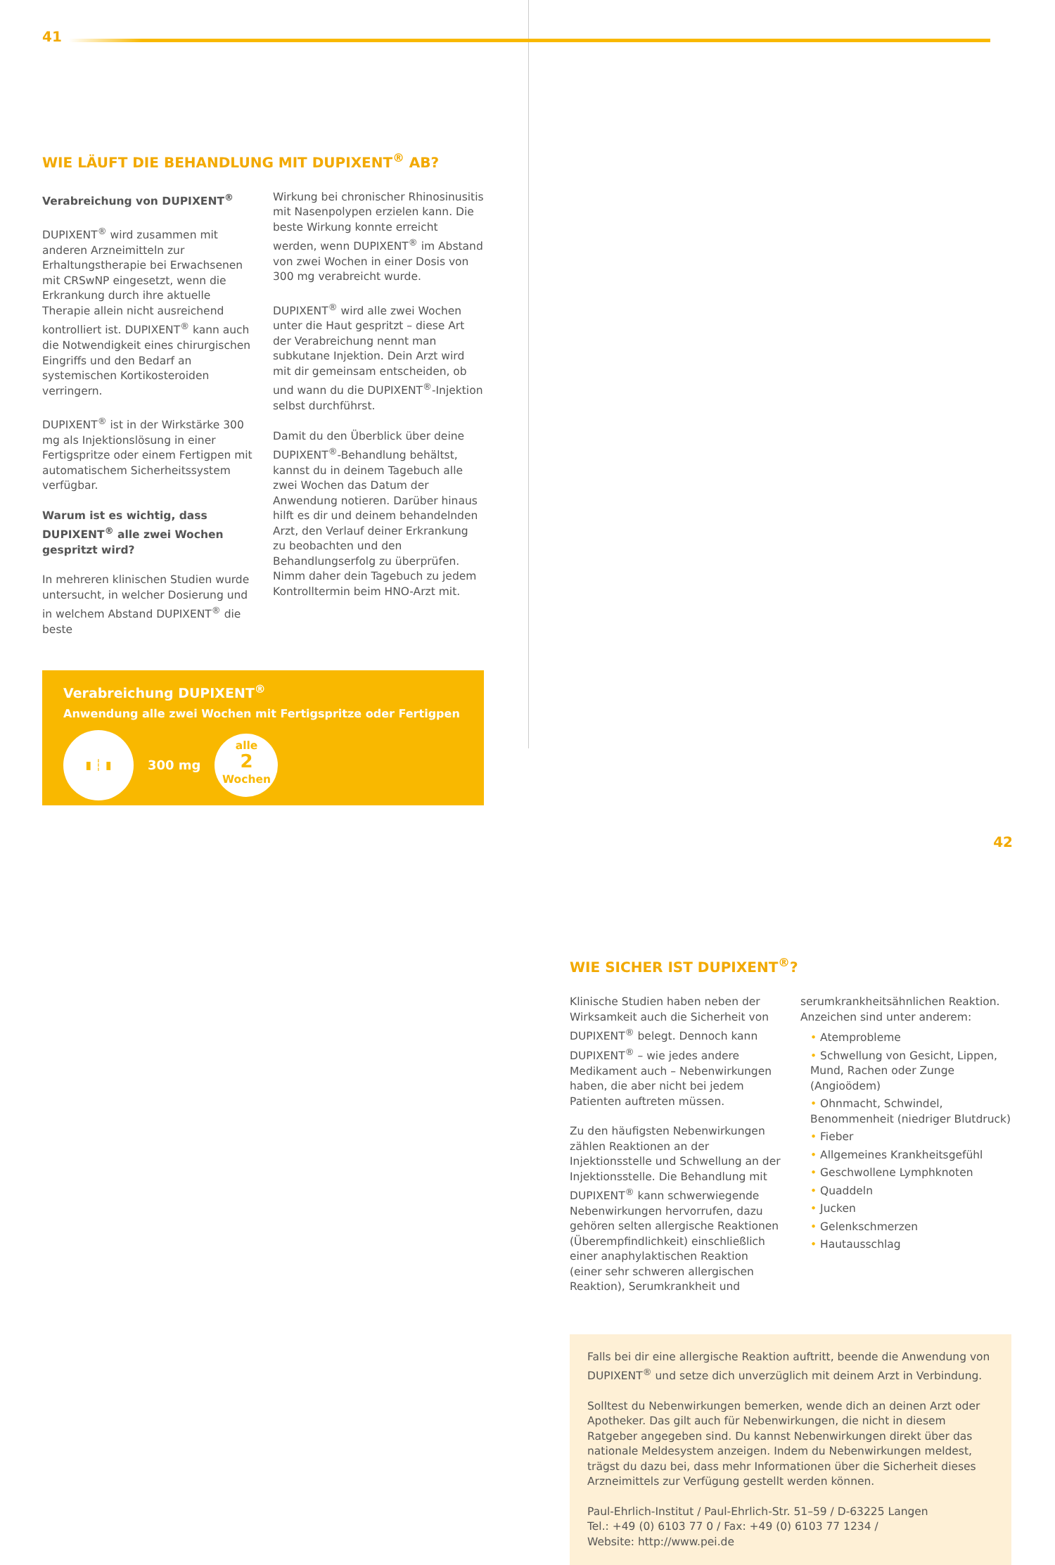41
WIE LÄUFT DIE BEHANDLUNG MIT DUPIXENT<sup>®</sup> AB?
Verabreichung von DUPIXENT<sup>®</sup>
DUPIXENT<sup>®</sup> wird zusammen mit anderen Arzneimitteln zur Erhaltungstherapie bei Erwachsenen mit CRSwNP eingesetzt, wenn die Erkrankung durch ihre aktuelle Therapie allein nicht ausreichend kontrolliert ist. DUPIXENT<sup>®</sup> kann auch die Notwendigkeit eines chirurgischen Eingriffs und den Bedarf an systemischen Kortikosteroiden verringern.
DUPIXENT<sup>®</sup> ist in der Wirkstärke 300 mg als Injektionslösung in einer Fertigspritze oder einem Fertigpen mit automatischem Sicherheitssystem verfügbar.
Warum ist es wichtig, dass DUPIXENT<sup>®</sup> alle zwei Wochen gespritzt wird?
In mehreren klinischen Studien wurde untersucht, in welcher Dosierung und in welchem Abstand DUPIXENT<sup>®</sup> die beste
Wirkung bei chronischer Rhinosinusitis mit Nasenpolypen erzielen kann. Die beste Wirkung konnte erreicht werden, wenn DUPIXENT<sup>®</sup> im Abstand von zwei Wochen in einer Dosis von 300 mg verabreicht wurde.
DUPIXENT<sup>®</sup> wird alle zwei Wochen unter die Haut gespritzt – diese Art der Verabreichung nennt man subkutane Injektion. Dein Arzt wird mit dir gemeinsam entscheiden, ob und wann du die DUPIXENT<sup>®</sup>-Injektion selbst durchführst.
Damit du den Überblick über deine DUPIXENT<sup>®</sup>-Behandlung behältst, kannst du in deinem Tagebuch alle zwei Wochen das Datum der Anwendung notieren. Darüber hinaus hilft es dir und deinem behandelnden Arzt, den Verlauf deiner Erkrankung zu beobachten und den Behandlungserfolg zu überprüfen. Nimm daher dein Tagebuch zu jedem Kontrolltermin beim HNO-Arzt mit.
Verabreichung DUPIXENT<sup>®</sup>
Anwendung alle zwei Wochen mit Fertigspritze oder Fertigpen
▮ ┆ ▮
300 mg
alle
2
Wochen
42
WIE SICHER IST DUPIXENT<sup>®</sup>?
Klinische Studien haben neben der Wirksamkeit auch die Sicherheit von DUPIXENT<sup>®</sup> belegt. Dennoch kann DUPIXENT<sup>®</sup> – wie jedes andere Medikament auch – Nebenwirkungen haben, die aber nicht bei jedem Patienten auftreten müssen.
Zu den häufigsten Nebenwirkungen zählen Reaktionen an der Injektionsstelle und Schwellung an der Injektionsstelle. Die Behandlung mit DUPIXENT<sup>®</sup> kann schwerwiegende Nebenwirkungen hervorrufen, dazu gehören selten allergische Reaktionen (Überempfindlichkeit) einschließlich einer anaphylaktischen Reaktion (einer sehr schweren allergischen Reaktion), Serumkrankheit und
serumkrankheitsähnlichen Reaktion. Anzeichen sind unter anderem:
• Atemprobleme
• Schwellung von Gesicht, Lippen, Mund, Rachen oder Zunge (Angioödem)
• Ohnmacht, Schwindel, Benommenheit (niedriger Blutdruck)
• Fieber
• Allgemeines Krankheitsgefühl
• Geschwollene Lymphknoten
• Quaddeln
• Jucken
• Gelenkschmerzen
• Hautausschlag
Falls bei dir eine allergische Reaktion auftritt, beende die Anwendung von DUPIXENT<sup>®</sup> und setze dich unverzüglich mit deinem Arzt in Verbindung.
Solltest du Nebenwirkungen bemerken, wende dich an deinen Arzt oder Apotheker. Das gilt auch für Nebenwirkungen, die nicht in diesem Ratgeber angegeben sind. Du kannst Nebenwirkungen direkt über das nationale Meldesystem anzeigen. Indem du Nebenwirkungen meldest, trägst du dazu bei, dass mehr Informationen über die Sicherheit dieses Arzneimittels zur Verfügung gestellt werden können.
Paul-Ehrlich-Institut / Paul-Ehrlich-Str. 51–59 / D-63225 Langen
Tel.: +49 (0) 6103 77 0 / Fax: +49 (0) 6103 77 1234 /
Website: http://www.pei.de